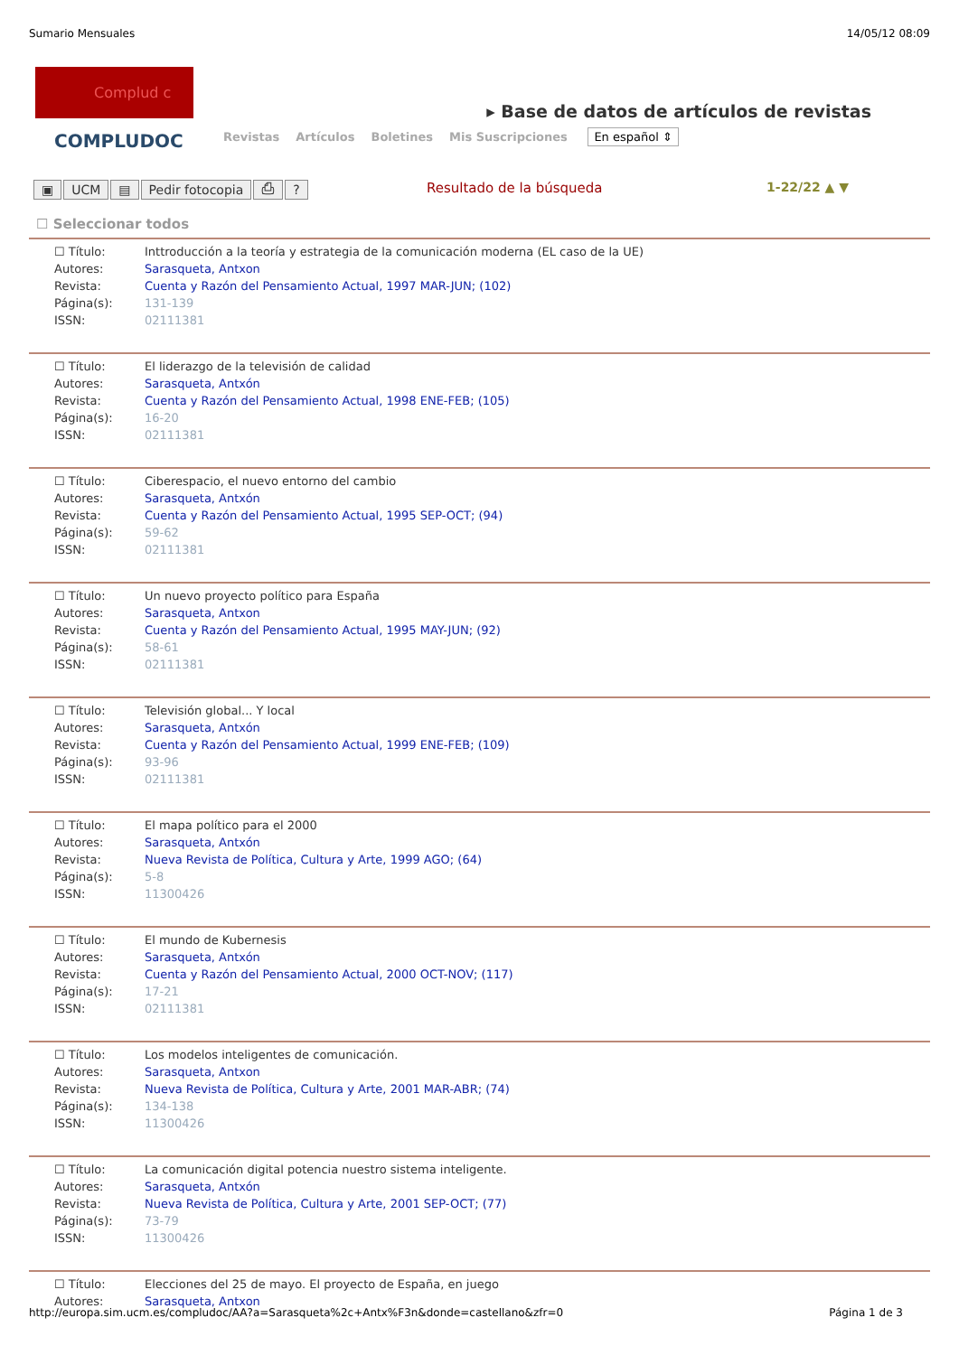Sumario Mensuales 14/05/12 08:09
Complud c
COMPLUDOC
▸ Base de datos de artículos de revistas
Revistas Artículos Boletines Mis Suscripciones En español ⇕
▣ UCM ▤ Pedir fotocopia ⎙? Resultado de la búsqueda 1-22/22 ▲ ▼
☐ Seleccionar todos
| ☐ Título: | Inttroducción a la teoría y estrategia de la comunicación moderna (EL caso de la UE) |
| Autores: | Sarasqueta, Antxon |
| Revista: | Cuenta y Razón del Pensamiento Actual, 1997 MAR-JUN; (102) |
| Página(s): | 131-139 |
| ISSN: | 02111381 |
| ☐ Título: | El liderazgo de la televisión de calidad |
| Autores: | Sarasqueta, Antxón |
| Revista: | Cuenta y Razón del Pensamiento Actual, 1998 ENE-FEB; (105) |
| Página(s): | 16-20 |
| ISSN: | 02111381 |
| ☐ Título: | Ciberespacio, el nuevo entorno del cambio |
| Autores: | Sarasqueta, Antxón |
| Revista: | Cuenta y Razón del Pensamiento Actual, 1995 SEP-OCT; (94) |
| Página(s): | 59-62 |
| ISSN: | 02111381 |
| ☐ Título: | Un nuevo proyecto político para España |
| Autores: | Sarasqueta, Antxon |
| Revista: | Cuenta y Razón del Pensamiento Actual, 1995 MAY-JUN; (92) |
| Página(s): | 58-61 |
| ISSN: | 02111381 |
| ☐ Título: | Televisión global... Y local |
| Autores: | Sarasqueta, Antxón |
| Revista: | Cuenta y Razón del Pensamiento Actual, 1999 ENE-FEB; (109) |
| Página(s): | 93-96 |
| ISSN: | 02111381 |
| ☐ Título: | El mapa político para el 2000 |
| Autores: | Sarasqueta, Antxón |
| Revista: | Nueva Revista de Política, Cultura y Arte, 1999 AGO; (64) |
| Página(s): | 5-8 |
| ISSN: | 11300426 |
| ☐ Título: | El mundo de Kubernesis |
| Autores: | Sarasqueta, Antxón |
| Revista: | Cuenta y Razón del Pensamiento Actual, 2000 OCT-NOV; (117) |
| Página(s): | 17-21 |
| ISSN: | 02111381 |
| ☐ Título: | Los modelos inteligentes de comunicación. |
| Autores: | Sarasqueta, Antxon |
| Revista: | Nueva Revista de Política, Cultura y Arte, 2001 MAR-ABR; (74) |
| Página(s): | 134-138 |
| ISSN: | 11300426 |
| ☐ Título: | La comunicación digital potencia nuestro sistema inteligente. |
| Autores: | Sarasqueta, Antxón |
| Revista: | Nueva Revista de Política, Cultura y Arte, 2001 SEP-OCT; (77) |
| Página(s): | 73-79 |
| ISSN: | 11300426 |
| ☐ Título: | Elecciones del 25 de mayo. El proyecto de España, en juego |
| Autores: | Sarasqueta, Antxon |
http://europa.sim.ucm.es/compludoc/AA?a=Sarasqueta%2c+Antx%F3n&donde=castellano&zfr=0 Página 1 de 3